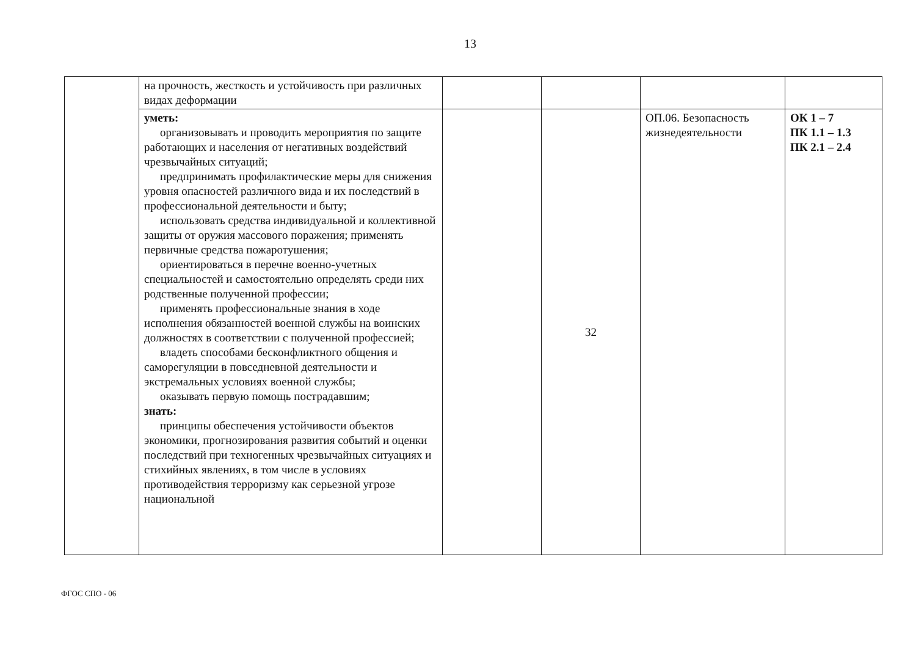13
| | на прочность, жесткость и устойчивость при различных видах деформации | | | | |
| | уметь: организовывать и проводить мероприятия по защите работающих и населения от негативных воздействий чрезвычайных ситуаций; предпринимать профилактические меры для снижения уровня опасностей различного вида и их последствий в профессиональной деятельности и быту; использовать средства индивидуальной и коллективной защиты от оружия массового поражения; применять первичные средства пожаротушения; ориентироваться в перечне военно-учетных специальностей и самостоятельно определять среди них родственные полученной профессии; применять профессиональные знания в ходе исполнения обязанностей военной службы на воинских должностях в соответствии с полученной профессией; владеть способами бесконфликтного общения и саморегуляции в повседневной деятельности и экстремальных условиях военной службы; оказывать первую помощь пострадавшим; знать: принципы обеспечения устойчивости объектов экономики, прогнозирования развития событий и оценки последствий при техногенных чрезвычайных ситуациях и стихийных явлениях, в том числе в условиях противодействия терроризму как серьезной угрозе национальной | | 32 | ОП.06. Безопасность жизнедеятельности | ОК 1 – 7 ПК 1.1 – 1.3 ПК 2.1 – 2.4 |
ФГОС СПО - 06